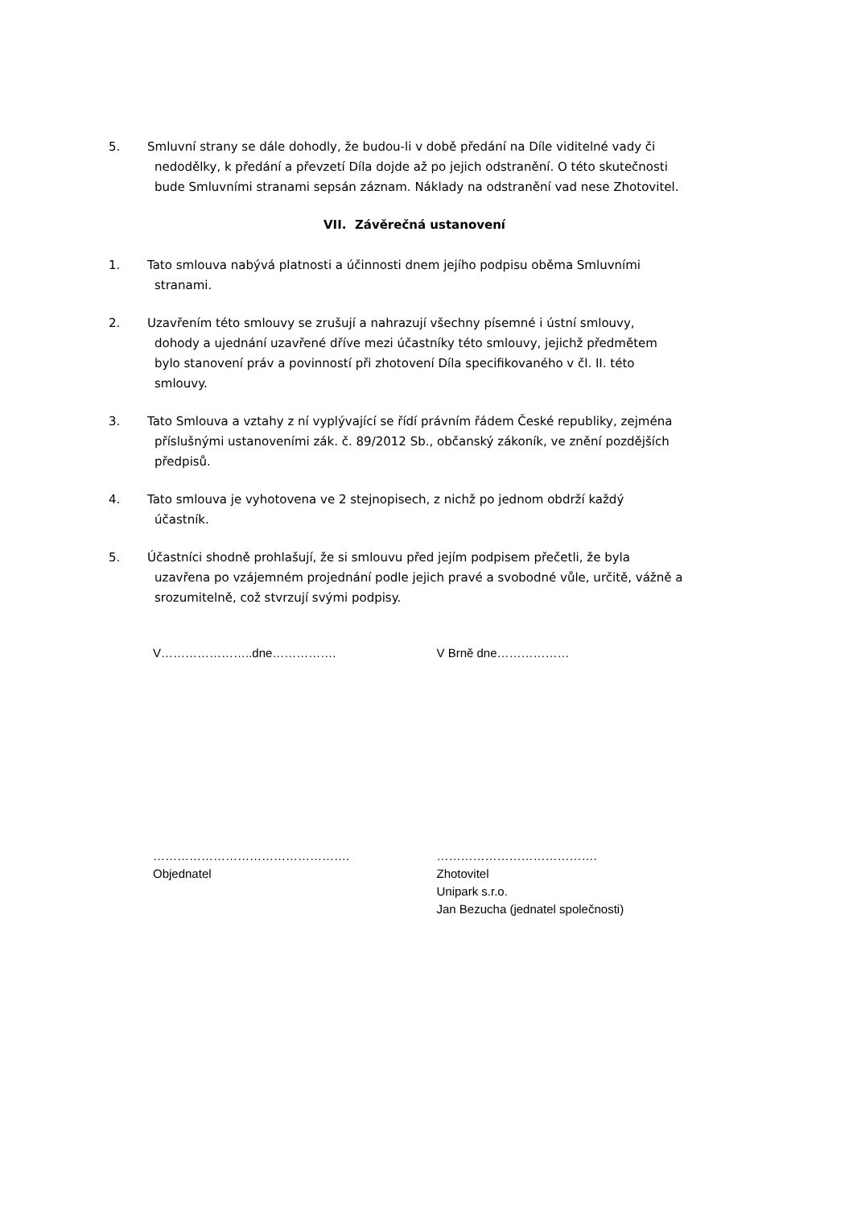5. Smluvní strany se dále dohodly, že budou-li v době předání na Díle viditelné vady či
nedodělky, k předání a převzetí Díla dojde až po jejich odstranění. O této skutečnosti
bude Smluvními stranami sepsán záznam. Náklady na odstranění vad nese Zhotovitel.
VII. Závěrečná ustanovení
1. Tato smlouva nabývá platnosti a účinnosti dnem jejího podpisu oběma Smluvními
stranami.
2. Uzavřením této smlouvy se zrušují a nahrazují všechny písemné i ústní smlouvy,
dohody a ujednání uzavřené dříve mezi účastníky této smlouvy, jejichž předmětem
bylo stanovení práv a povinností při zhotovení Díla specifikovaného v čl. II. této
smlouvy.
3. Tato Smlouva a vztahy z ní vyplývající se řídí právním řádem České republiky, zejména
příslušnými ustanoveními zák. č. 89/2012 Sb., občanský zákoník, ve znění pozdějších
předpisů.
4. Tato smlouva je vyhotovena ve 2 stejnopisech, z nichž po jednom obdrží každý
účastník.
5. Účastníci shodně prohlašují, že si smlouvu před jejím podpisem přečetli, že byla
uzavřena po vzájemném projednání podle jejich pravé a svobodné vůle, určitě, vážně a
srozumitelně, což stvrzují svými podpisy.
V…………………..dne……………. V Brně dne………………
………………………………………….
Objednatel
………………………………….
Zhotovitel
Unipark s.r.o.
Jan Bezucha (jednatel společnosti)